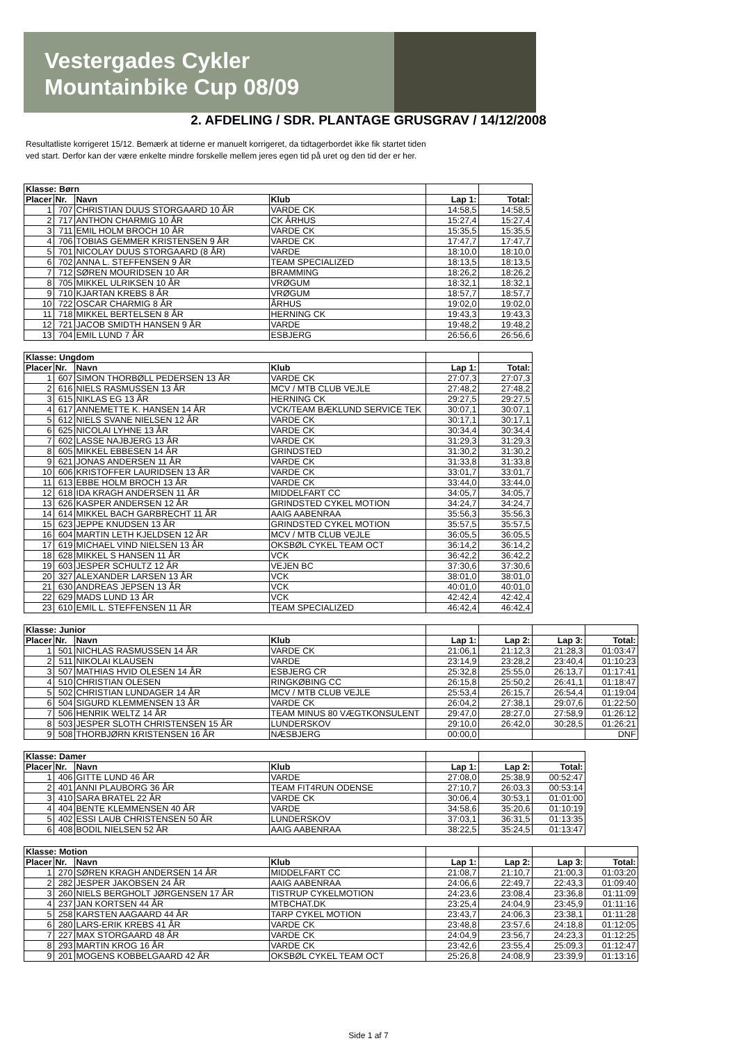Vestergades Cykler
Mountainbike Cup 08/09
2. AFDELING / SDR. PLANTAGE GRUSGRAV / 14/12/2008
Resultatliste korrigeret 15/12. Bemærk at tiderne er manuelt korrigeret, da tidtagerbordet ikke fik startet tiden ved start. Derfor kan der være enkelte mindre forskelle mellem jeres egen tid på uret og den tid der er her.
| Klasse: Børn | | | | | |
| --- | --- | --- | --- | --- | --- |
| Placer | Nr. | Navn | Klub | Lap 1: | Total: |
| 1 | 707 | CHRISTIAN DUUS STORGAARD 10 ÅR | VARDE CK | 14:58,5 | 14:58,5 |
| 2 | 717 | ANTHON CHARMIG 10 ÅR | CK ÅRHUS | 15:27,4 | 15:27,4 |
| 3 | 711 | EMIL HOLM BROCH 10 ÅR | VARDE CK | 15:35,5 | 15:35,5 |
| 4 | 706 | TOBIAS GEMMER KRISTENSEN 9 ÅR | VARDE CK | 17:47,7 | 17:47,7 |
| 5 | 701 | NICOLAY DUUS STORGAARD (8 ÅR) | VARDE | 18:10,0 | 18:10,0 |
| 6 | 702 | ANNA L. STEFFENSEN 9 ÅR | TEAM SPECIALIZED | 18:13,5 | 18:13,5 |
| 7 | 712 | SØREN MOURIDSEN 10 ÅR | BRAMMING | 18:26,2 | 18:26,2 |
| 8 | 705 | MIKKEL ULRIKSEN 10 ÅR | VRØGUM | 18:32,1 | 18:32,1 |
| 9 | 710 | KJARTAN KREBS 8 ÅR | VRØGUM | 18:57,7 | 18:57,7 |
| 10 | 722 | OSCAR CHARMIG 8 ÅR | ÅRHUS | 19:02,0 | 19:02,0 |
| 11 | 718 | MIKKEL BERTELSEN 8 ÅR | HERNING CK | 19:43,3 | 19:43,3 |
| 12 | 721 | JACOB SMIDTH HANSEN 9 ÅR | VARDE | 19:48,2 | 19:48,2 |
| 13 | 704 | EMIL LUND 7 ÅR | ESBJERG | 26:56,6 | 26:56,6 |
| Klasse: Ungdom | | | | | |
| --- | --- | --- | --- | --- | --- |
| Placer | Nr. | Navn | Klub | Lap 1: | Total: |
| 1 | 607 | SIMON THORBØLL PEDERSEN 13 ÅR | VARDE CK | 27:07,3 | 27:07,3 |
| 2 | 616 | NIELS RASMUSSEN 13 ÅR | MCV / MTB CLUB VEJLE | 27:48,2 | 27:48,2 |
| 3 | 615 | NIKLAS EG 13 ÅR | HERNING CK | 29:27,5 | 29:27,5 |
| 4 | 617 | ANNEMETTE K. HANSEN 14 ÅR | VCK/TEAM BÆKLUND SERVICE TEK | 30:07,1 | 30:07,1 |
| 5 | 612 | NIELS SVANE NIELSEN 12 ÅR | VARDE CK | 30:17,1 | 30:17,1 |
| 6 | 625 | NICOLAI LYHNE 13 ÅR | VARDE CK | 30:34,4 | 30:34,4 |
| 7 | 602 | LASSE NAJBJERG 13 ÅR | VARDE CK | 31:29,3 | 31:29,3 |
| 8 | 605 | MIKKEL EBBESEN 14 ÅR | GRINDSTED | 31:30,2 | 31:30,2 |
| 9 | 621 | JONAS ANDERSEN 11 ÅR | VARDE CK | 31:33,8 | 31:33,8 |
| 10 | 606 | KRISTOFFER LAURIDSEN 13 ÅR | VARDE CK | 33:01,7 | 33:01,7 |
| 11 | 613 | EBBE HOLM BROCH 13 ÅR | VARDE CK | 33:44,0 | 33:44,0 |
| 12 | 618 | IDA KRAGH ANDERSEN 11 ÅR | MIDDELFART CC | 34:05,7 | 34:05,7 |
| 13 | 626 | KASPER ANDERSEN 12 ÅR | GRINDSTED CYKEL MOTION | 34:24,7 | 34:24,7 |
| 14 | 614 | MIKKEL BACH GARBRECHT 11 ÅR | AAIG AABENRAA | 35:56,3 | 35:56,3 |
| 15 | 623 | JEPPE KNUDSEN 13 ÅR | GRINDSTED CYKEL MOTION | 35:57,5 | 35:57,5 |
| 16 | 604 | MARTIN LETH KJELDSEN 12 ÅR | MCV / MTB CLUB VEJLE | 36:05,5 | 36:05,5 |
| 17 | 619 | MICHAEL VIND NIELSEN 13 ÅR | OKSBØL CYKEL TEAM OCT | 36:14,2 | 36:14,2 |
| 18 | 628 | MIKKEL S HANSEN 11 ÅR | VCK | 36:42,2 | 36:42,2 |
| 19 | 603 | JESPER SCHULTZ 12 ÅR | VEJEN BC | 37:30,6 | 37:30,6 |
| 20 | 327 | ALEXANDER LARSEN 13 ÅR | VCK | 38:01,0 | 38:01,0 |
| 21 | 630 | ANDREAS JEPSEN 13 ÅR | VCK | 40:01,0 | 40:01,0 |
| 22 | 629 | MADS LUND 13 ÅR | VCK | 42:42,4 | 42:42,4 |
| 23 | 610 | EMIL L. STEFFENSEN 11 ÅR | TEAM SPECIALIZED | 46:42,4 | 46:42,4 |
| Klasse: Junior | | | | | | | |
| --- | --- | --- | --- | --- | --- | --- | --- |
| Placer | Nr. | Navn | Klub | Lap 1: | Lap 2: | Lap 3: | Total: |
| 1 | 501 | NICHLAS RASMUSSEN 14 ÅR | VARDE CK | 21:06,1 | 21:12,3 | 21:28,3 | 01:03:47 |
| 2 | 511 | NIKOLAI KLAUSEN | VARDE | 23:14,9 | 23:28,2 | 23:40,4 | 01:10:23 |
| 3 | 507 | MATHIAS HVID OLESEN 14 ÅR | ESBJERG CR | 25:32,8 | 25:55,0 | 26:13,7 | 01:17:41 |
| 4 | 510 | CHRISTIAN OLESEN | RINGKØBING CC | 26:15,8 | 25:50,2 | 26:41,1 | 01:18:47 |
| 5 | 502 | CHRISTIAN LUNDAGER 14 ÅR | MCV / MTB CLUB VEJLE | 25:53,4 | 26:15,7 | 26:54,4 | 01:19:04 |
| 6 | 504 | SIGURD KLEMMENSEN 13 ÅR | VARDE CK | 26:04,2 | 27:38,1 | 29:07,6 | 01:22:50 |
| 7 | 506 | HENRIK WELTZ 14 ÅR | TEAM MINUS 80 VÆGTKONSULENT | 29:47,0 | 28:27,0 | 27:58,9 | 01:26:12 |
| 8 | 503 | JESPER SLOTH CHRISTENSEN 15 ÅR | LUNDERSKOV | 29:10,0 | 26:42,0 | 30:28,5 | 01:26:21 |
| 9 | 508 | THORBJØRN KRISTENSEN 16 ÅR | NÆSBJERG | 00:00,0 | | | DNF |
| Klasse: Damer | | | | | | |
| --- | --- | --- | --- | --- | --- | --- |
| Placer | Nr. | Navn | Klub | Lap 1: | Lap 2: | Total: |
| 1 | 406 | GITTE LUND 46 ÅR | VARDE | 27:08,0 | 25:38,9 | 00:52:47 |
| 2 | 401 | ANNI PLAUBORG 36 ÅR | TEAM FIT4RUN ODENSE | 27:10,7 | 26:03,3 | 00:53:14 |
| 3 | 410 | SARA BRATEL 22 ÅR | VARDE CK | 30:06,4 | 30:53,1 | 01:01:00 |
| 4 | 404 | BENTE KLEMMENSEN 40 ÅR | VARDE | 34:58,6 | 35:20,6 | 01:10:19 |
| 5 | 402 | ESSI LAUB CHRISTENSEN 50 ÅR | LUNDERSKOV | 37:03,1 | 36:31,5 | 01:13:35 |
| 6 | 408 | BODIL NIELSEN 52 ÅR | AAIG AABENRAA | 38:22,5 | 35:24,5 | 01:13:47 |
| Klasse: Motion | | | | | | | |
| --- | --- | --- | --- | --- | --- | --- | --- |
| Placer | Nr. | Navn | Klub | Lap 1: | Lap 2: | Lap 3: | Total: |
| 1 | 270 | SØREN KRAGH ANDERSEN 14 ÅR | MIDDELFART CC | 21:08,7 | 21:10,7 | 21:00,3 | 01:03:20 |
| 2 | 282 | JESPER JAKOBSEN 24 ÅR | AAIG AABENRAA | 24:06,6 | 22:49,7 | 22:43,3 | 01:09:40 |
| 3 | 260 | NIELS BERGHOLT JØRGENSEN 17 ÅR | TISTRUP CYKELMOTION | 24:23,6 | 23:08,4 | 23:36,8 | 01:11:09 |
| 4 | 237 | JAN KORTSEN 44 ÅR | MTBCHAT.DK | 23:25,4 | 24:04,9 | 23:45,9 | 01:11:16 |
| 5 | 258 | KARSTEN AAGAARD 44 ÅR | TARP CYKEL MOTION | 23:43,7 | 24:06,3 | 23:38,1 | 01:11:28 |
| 6 | 280 | LARS-ERIK KREBS 41 ÅR | VARDE CK | 23:48,8 | 23:57,6 | 24:18,8 | 01:12:05 |
| 7 | 227 | MAX STORGAARD 48 ÅR | VARDE CK | 24:04,9 | 23:56,7 | 24:23,3 | 01:12:25 |
| 8 | 293 | MARTIN KROG 16 ÅR | VARDE CK | 23:42,6 | 23:55,4 | 25:09,3 | 01:12:47 |
| 9 | 201 | MOGENS KOBBELGAARD 42 ÅR | OKSBØL CYKEL TEAM OCT | 25:26,8 | 24:08,9 | 23:39,9 | 01:13:16 |
Side 1 af 7